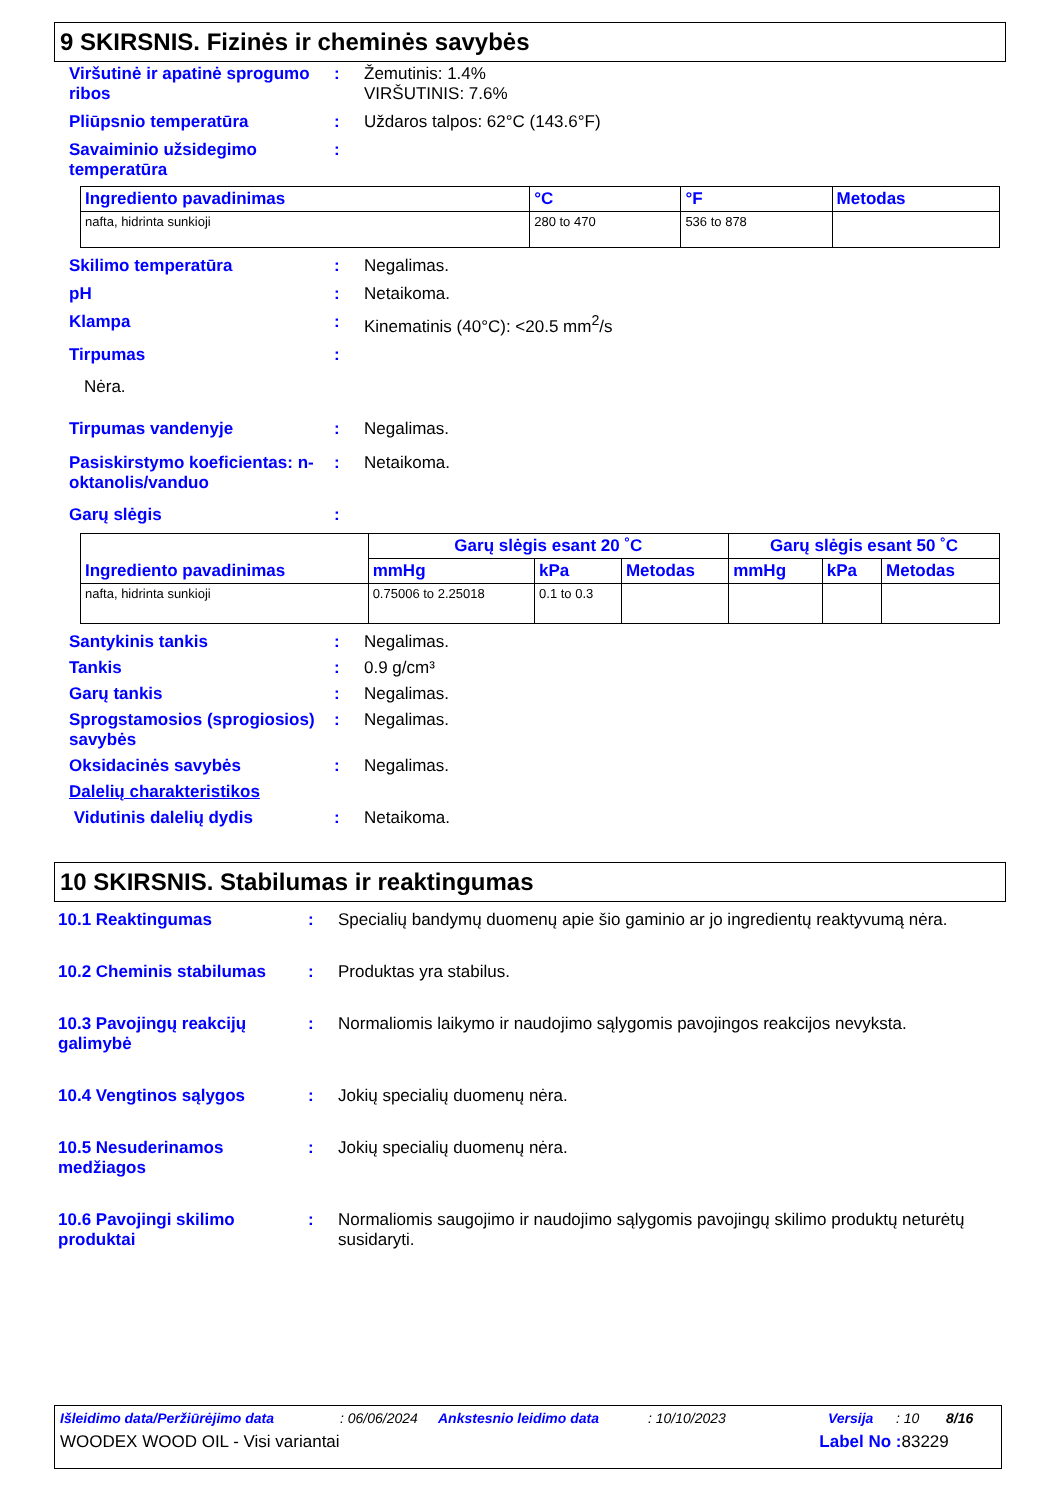9 SKIRSNIS. Fizinės ir cheminės savybės
Viršutinė ir apatinė sprogumo ribos
: Žemutinis: 1.4%
VIRŠUTINIS: 7.6%
Pliūpsnio temperatūra : Uždaros talpos: 62°C (143.6°F)
Savaiminio užsidegimo temperatūra
:
| Ingrediento pavadinimas | °C | °F | Metodas |
| --- | --- | --- | --- |
| nafta, hidrinta sunkioji | 280 to 470 | 536 to 878 | |
Skilimo temperatūra : Negalimas.
pH : Netaikoma.
Klampa : Kinematinis (40°C): <20.5 mm<sup>2</sup>/s
Tirpumas :
Nėra.
Tirpumas vandenyje : Negalimas.
Pasiskirstymo koeficientas: n-oktanolis/vanduo
: Netaikoma.
Garų slėgis :
| Ingrediento pavadinimas | Garų slėgis esant 20 ˚C | | | Garų slėgis esant 50 ˚C | | |
| --- | --- | --- | --- | --- | --- | --- |
| | mmHg | kPa | Metodas | mmHg | kPa | Metodas |
| nafta, hidrinta sunkioji | 0.75006 to 2.25018 | 0.1 to 0.3 | | | | |
Santykinis tankis : Negalimas.
Tankis : 0.9 g/cm³
Garų tankis : Negalimas.
Sprogstamosios (sprogiosios) savybės
: Negalimas.
Oksidacinės savybės : Negalimas.
Dalelių charakteristikos
Vidutinis dalelių dydis : Netaikoma.
10 SKIRSNIS. Stabilumas ir reaktingumas
10.1 Reaktingumas : Specialių bandymų duomenų apie šio gaminio ar jo ingredientų reaktyvumą nėra.
10.2 Cheminis stabilumas : Produktas yra stabilus.
10.3 Pavojingų reakcijų galimybė
: Normaliomis laikymo ir naudojimo sąlygomis pavojingos reakcijos nevyksta.
10.4 Vengtinos sąlygos : Jokių specialių duomenų nėra.
10.5 Nesuderinamos medžiagos
: Jokių specialių duomenų nėra.
10.6 Pavojingi skilimo produktai
: Normaliomis saugojimo ir naudojimo sąlygomis pavojingų skilimo produktų neturėtų susidaryti.
Išleidimo data/Peržiūrėjimo data: 06/06/2024 Ankstesnio leidimo data: 10/10/2023 Versija: 10 8/16
WOODEX WOOD OIL - Visi variantai Label No : 83229